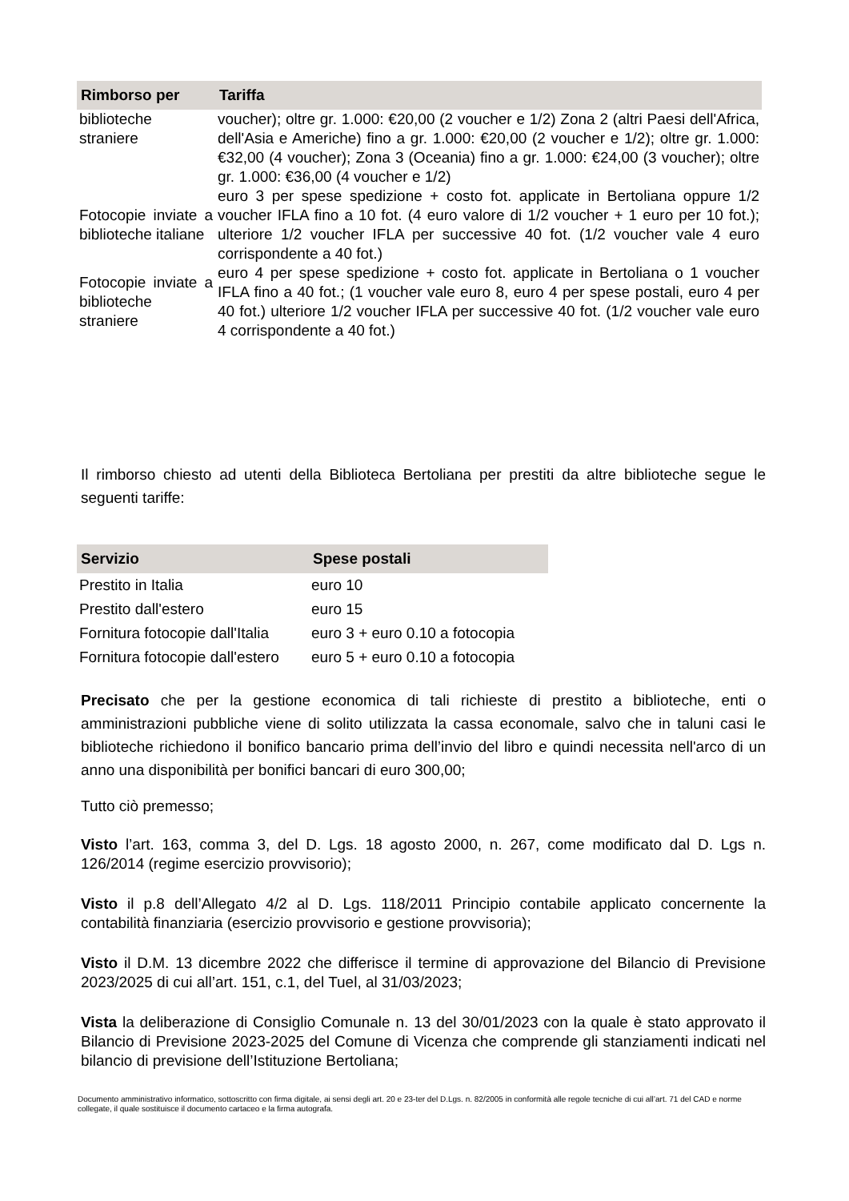| Rimborso per | Tariffa |
| --- | --- |
| biblioteche straniere | voucher); oltre gr. 1.000: €20,00 (2 voucher e 1/2) Zona 2 (altri Paesi dell'Africa, dell'Asia e Americhe) fino a gr. 1.000: €20,00 (2 voucher e 1/2); oltre gr. 1.000: €32,00 (4 voucher); Zona 3 (Oceania) fino a gr. 1.000: €24,00 (3 voucher); oltre gr. 1.000: €36,00 (4 voucher e 1/2) |
| Fotocopie inviate a biblioteche italiane | euro 3 per spese spedizione + costo fot. applicate in Bertoliana oppure 1/2 voucher IFLA fino a 10 fot. (4 euro valore di 1/2 voucher + 1 euro per 10 fot.); ulteriore 1/2 voucher IFLA per successive 40 fot. (1/2 voucher vale 4 euro corrispondente a 40 fot.) |
| Fotocopie inviate a biblioteche straniere | euro 4 per spese spedizione + costo fot. applicate in Bertoliana o 1 voucher IFLA fino a 40 fot.; (1 voucher vale euro 8, euro 4 per spese postali, euro 4 per 40 fot.) ulteriore 1/2 voucher IFLA per successive 40 fot. (1/2 voucher vale euro 4 corrispondente a 40 fot.) |
Il rimborso chiesto ad utenti della Biblioteca Bertoliana per prestiti da altre biblioteche segue le seguenti tariffe:
| Servizio | Spese postali |
| --- | --- |
| Prestito in Italia | euro 10 |
| Prestito dall'estero | euro 15 |
| Fornitura fotocopie dall'Italia | euro 3 + euro 0.10 a fotocopia |
| Fornitura fotocopie dall'estero | euro 5 + euro 0.10 a fotocopia |
Precisato che per la gestione economica di tali richieste di prestito a biblioteche, enti o amministrazioni pubbliche viene di solito utilizzata la cassa economale, salvo che in taluni casi le biblioteche richiedono il bonifico bancario prima dell’invio del libro e quindi necessita nell'arco di un anno una disponibilità per bonifici bancari di euro 300,00;
Tutto ciò premesso;
Visto l’art. 163, comma 3, del D. Lgs. 18 agosto 2000, n. 267, come modificato dal D. Lgs n. 126/2014 (regime esercizio provvisorio);
Visto il p.8 dell’Allegato 4/2 al D. Lgs. 118/2011 Principio contabile applicato concernente la contabilità finanziaria (esercizio provvisorio e gestione provvisoria);
Visto il D.M. 13 dicembre 2022 che differisce il termine di approvazione del Bilancio di Previsione 2023/2025 di cui all’art. 151, c.1, del Tuel, al 31/03/2023;
Vista la deliberazione di Consiglio Comunale n. 13 del 30/01/2023 con la quale è stato approvato il Bilancio di Previsione 2023-2025 del Comune di Vicenza che comprende gli stanziamenti indicati nel bilancio di previsione dell’Istituzione Bertoliana;
Documento amministrativo informatico, sottoscritto con firma digitale, ai sensi degli art. 20 e 23-ter del D.Lgs. n. 82/2005 in conformità alle regole tecniche di cui all’art. 71 del CAD e norme collegate, il quale sostituisce il documento cartaceo e la firma autografa.